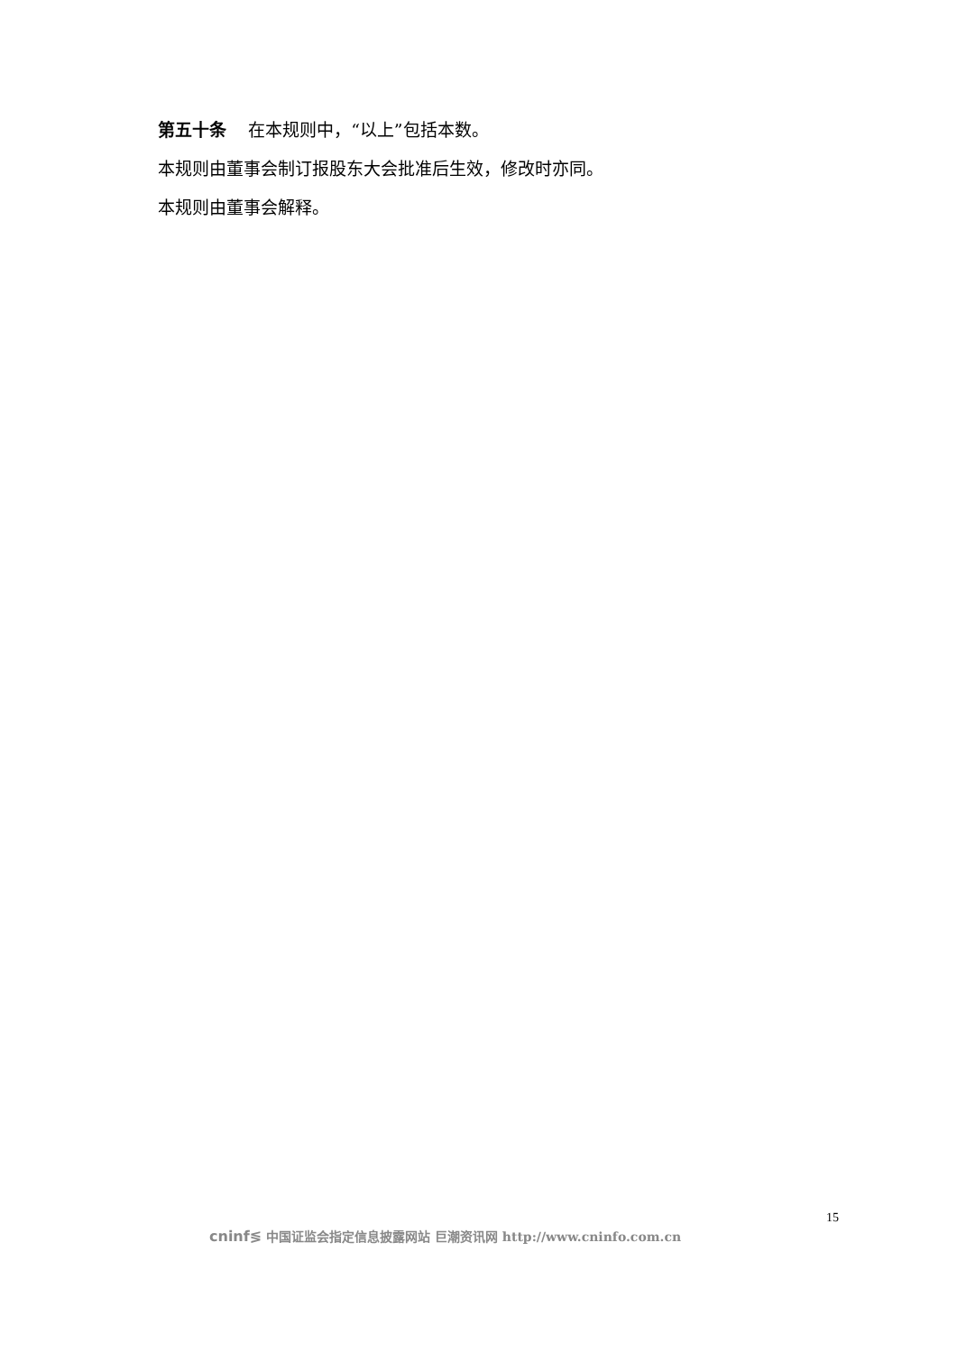第五十条 在本规则中，“以上”包括本数。
本规则由董事会制订报股东大会批准后生效，修改时亦同。
本规则由董事会解释。
15
cninf≶ 中国证监会指定信息披露网站 巨潮资讯网 http://www.cninfo.com.cn